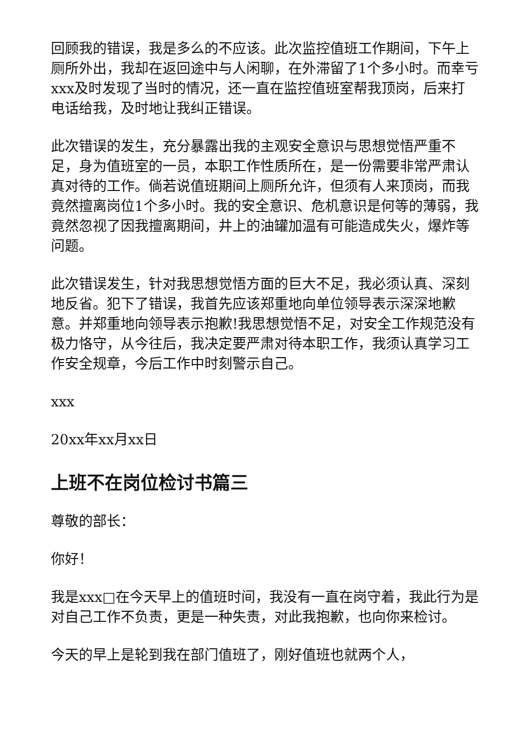回顾我的错误，我是多么的不应该。此次监控值班工作期间，下午上厕所外出，我却在返回途中与人闲聊，在外滞留了1个多小时。而幸亏xxx及时发现了当时的情况，还一直在监控值班室帮我顶岗，后来打电话给我，及时地让我纠正错误。
此次错误的发生，充分暴露出我的主观安全意识与思想觉悟严重不足，身为值班室的一员，本职工作性质所在，是一份需要非常严肃认真对待的工作。倘若说值班期间上厕所允许，但须有人来顶岗，而我竟然擅离岗位1个多小时。我的安全意识、危机意识是何等的薄弱，我竟然忽视了因我擅离期间，井上的油罐加温有可能造成失火，爆炸等问题。
此次错误发生，针对我思想觉悟方面的巨大不足，我必须认真、深刻地反省。犯下了错误，我首先应该郑重地向单位领导表示深深地歉意。并郑重地向领导表示抱歉!我思想觉悟不足，对安全工作规范没有极力恪守，从今往后，我决定要严肃对待本职工作，我须认真学习工作安全规章，今后工作中时刻警示自己。
xxx
20xx年xx月xx日
上班不在岗位检讨书篇三
尊敬的部长：
你好！
我是xxx□在今天早上的值班时间，我没有一直在岗守着，我此行为是对自己工作不负责，更是一种失责，对此我抱歉，也向你来检讨。
今天的早上是轮到我在部门值班了，刚好值班也就两个人，